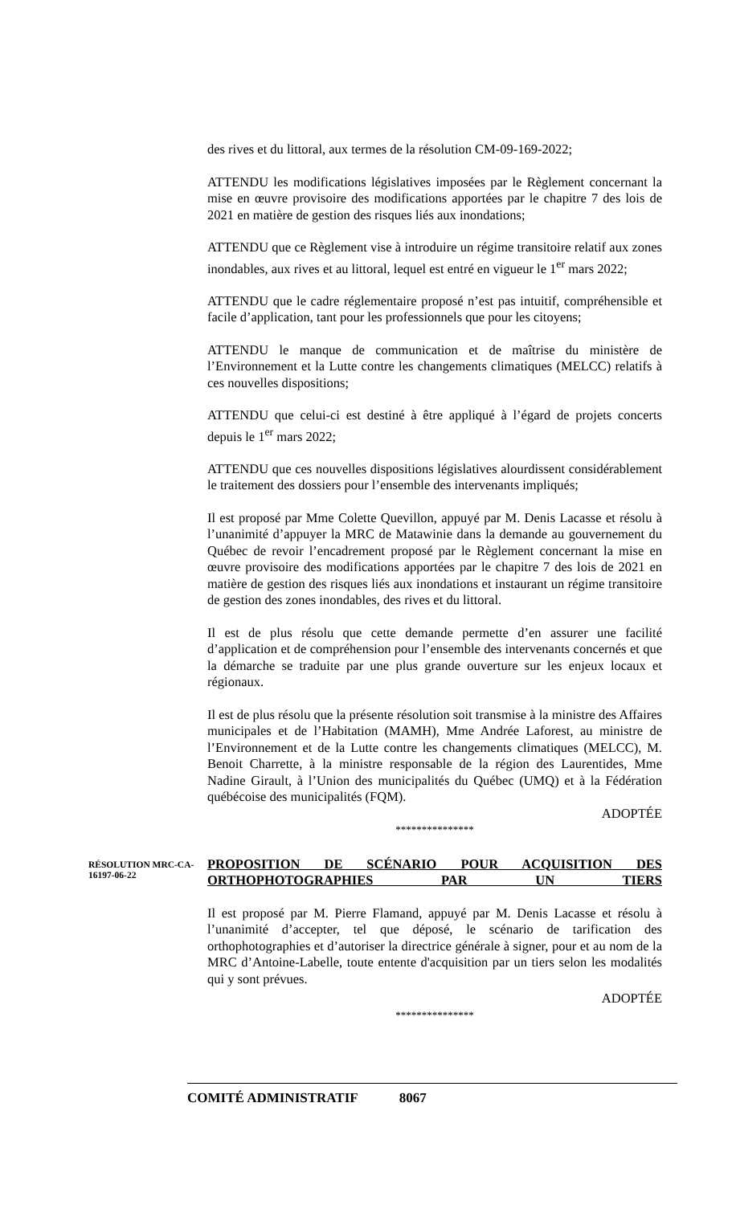des rives et du littoral, aux termes de la résolution CM-09-169-2022;
ATTENDU les modifications législatives imposées par le Règlement concernant la mise en œuvre provisoire des modifications apportées par le chapitre 7 des lois de 2021 en matière de gestion des risques liés aux inondations;
ATTENDU que ce Règlement vise à introduire un régime transitoire relatif aux zones inondables, aux rives et au littoral, lequel est entré en vigueur le 1<sup>er</sup> mars 2022;
ATTENDU que le cadre réglementaire proposé n’est pas intuitif, compréhensible et facile d’application, tant pour les professionnels que pour les citoyens;
ATTENDU le manque de communication et de maîtrise du ministère de l’Environnement et la Lutte contre les changements climatiques (MELCC) relatifs à ces nouvelles dispositions;
ATTENDU que celui-ci est destiné à être appliqué à l’égard de projets concerts depuis le 1<sup>er</sup> mars 2022;
ATTENDU que ces nouvelles dispositions législatives alourdissent considérablement le traitement des dossiers pour l’ensemble des intervenants impliqués;
Il est proposé par Mme Colette Quevillon, appuyé par M. Denis Lacasse et résolu à l’unanimité d’appuyer la MRC de Matawinie dans la demande au gouvernement du Québec de revoir l’encadrement proposé par le Règlement concernant la mise en œuvre provisoire des modifications apportées par le chapitre 7 des lois de 2021 en matière de gestion des risques liés aux inondations et instaurant un régime transitoire de gestion des zones inondables, des rives et du littoral.
Il est de plus résolu que cette demande permette d’en assurer une facilité d’application et de compréhension pour l’ensemble des intervenants concernés et que la démarche se traduite par une plus grande ouverture sur les enjeux locaux et régionaux.
Il est de plus résolu que la présente résolution soit transmise à la ministre des Affaires municipales et de l’Habitation (MAMH), Mme Andrée Laforest, au ministre de l’Environnement et de la Lutte contre les changements climatiques (MELCC), M. Benoit Charrette, à la ministre responsable de la région des Laurentides, Mme Nadine Girault, à l’Union des municipalités du Québec (UMQ) et à la Fédération québécoise des municipalités (FQM).
ADOPTÉE
***************
RÉSOLUTION MRC-CA- 16197-06-22
PROPOSITION DE SCÉNARIO POUR ACQUISITION DES ORTHOPHOTOGRAPHIES PAR UN TIERS
Il est proposé par M. Pierre Flamand, appuyé par M. Denis Lacasse et résolu à l’unanimité d’accepter, tel que déposé, le scénario de tarification des orthophotographies et d’autoriser la directrice générale à signer, pour et au nom de la MRC d’Antoine-Labelle, toute entente d'acquisition par un tiers selon les modalités qui y sont prévues.
ADOPTÉE
***************
COMITÉ ADMINISTRATIF 8067